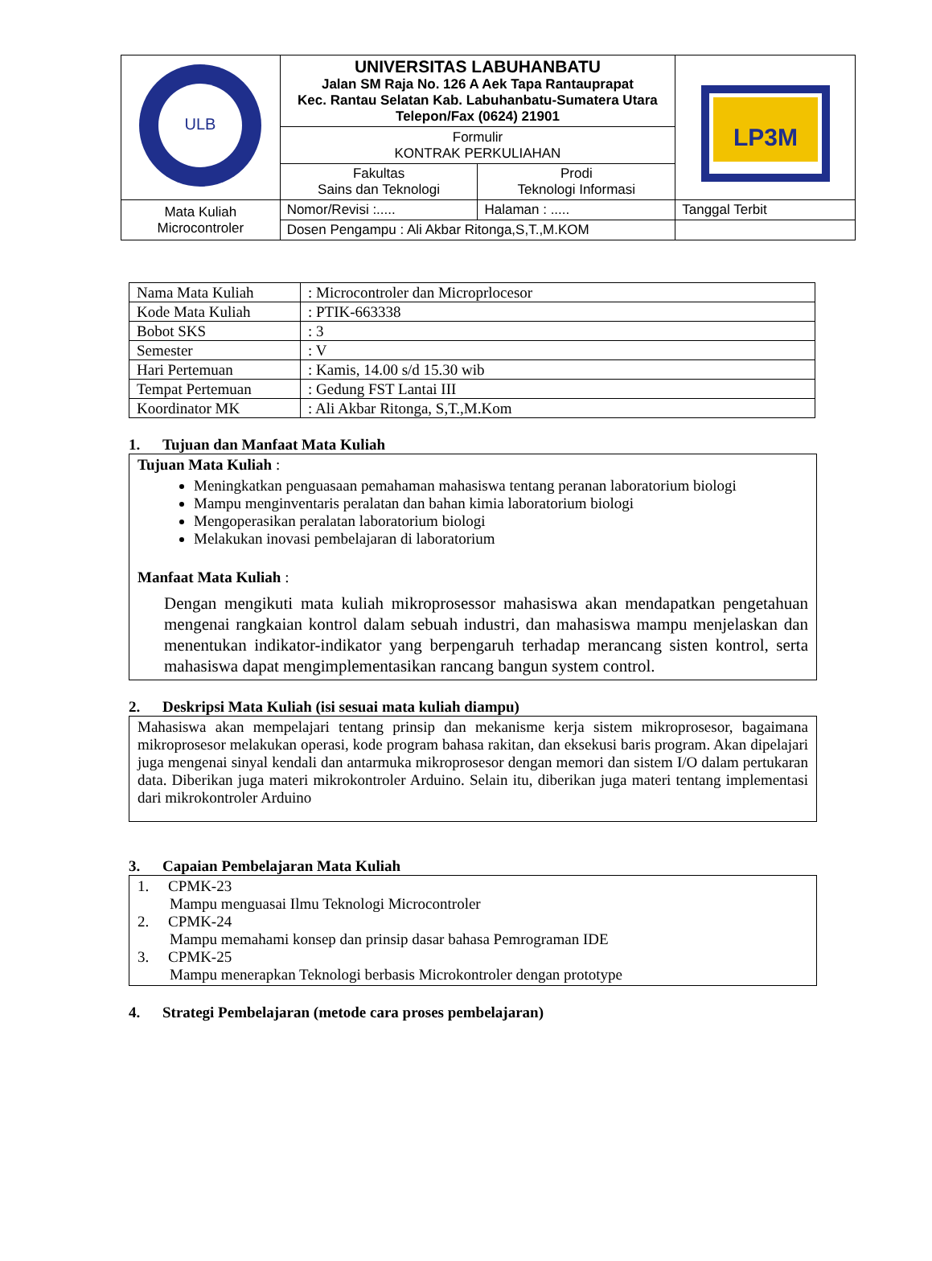| ULB | UNIVERSITAS LABUHANBATU Jalan SM Raja No. 126 A Aek Tapa Rantauprapat Kec. Rantau Selatan Kab. Labuhanbatu-Sumatera Utara Telepon/Fax (0624) 21901 | LP3M |
| | Formulir KONTRAK PERKULIAHAN | |
| | / Fakultas Sains dan Teknologi / Prodi Teknologi Informasi / | |
| Mata Kuliah Microcontroler | / Nomor/Revisi :..... / Halaman : ..... / | Tanggal Terbit |
| | Dosen Pengampu : Ali Akbar Ritonga,S,T.,M.KOM | |
| Nama Mata Kuliah | : Microcontroler dan Microprlocesor |
| Kode Mata Kuliah | : PTIK-663338 |
| Bobot SKS | : 3 |
| Semester | : V |
| Hari Pertemuan | : Kamis, 14.00 s/d 15.30 wib |
| Tempat Pertemuan | : Gedung FST Lantai III |
| Koordinator MK | : Ali Akbar Ritonga, S,T.,M.Kom |
1. Tujuan dan Manfaat Mata Kuliah
Tujuan Mata Kuliah :
Meningkatkan penguasaan pemahaman mahasiswa tentang peranan laboratorium biologi
Mampu menginventaris peralatan dan bahan kimia laboratorium biologi
Mengoperasikan peralatan laboratorium biologi
Melakukan inovasi pembelajaran di laboratorium
Manfaat Mata Kuliah :
Dengan mengikuti mata kuliah mikroprosessor mahasiswa akan mendapatkan pengetahuan mengenai rangkaian kontrol dalam sebuah industri, dan mahasiswa mampu menjelaskan dan menentukan indikator-indikator yang berpengaruh terhadap merancang sisten kontrol, serta mahasiswa dapat mengimplementasikan rancang bangun system control.
2. Deskripsi Mata Kuliah (isi sesuai mata kuliah diampu)
Mahasiswa akan mempelajari tentang prinsip dan mekanisme kerja sistem mikroprosesor, bagaimana mikroprosesor melakukan operasi, kode program bahasa rakitan, dan eksekusi baris program. Akan dipelajari juga mengenai sinyal kendali dan antarmuka mikroprosesor dengan memori dan sistem I/O dalam pertukaran data. Diberikan juga materi mikrokontroler Arduino. Selain itu, diberikan juga materi tentang implementasi dari mikrokontroler Arduino
3. Capaian Pembelajaran Mata Kuliah
1. CPMK-23
Mampu menguasai Ilmu Teknologi Microcontroler
2. CPMK-24
Mampu memahami konsep dan prinsip dasar bahasa Pemrograman IDE
3. CPMK-25
Mampu menerapkan Teknologi berbasis Microkontroler dengan prototype
4. Strategi Pembelajaran (metode cara proses pembelajaran)